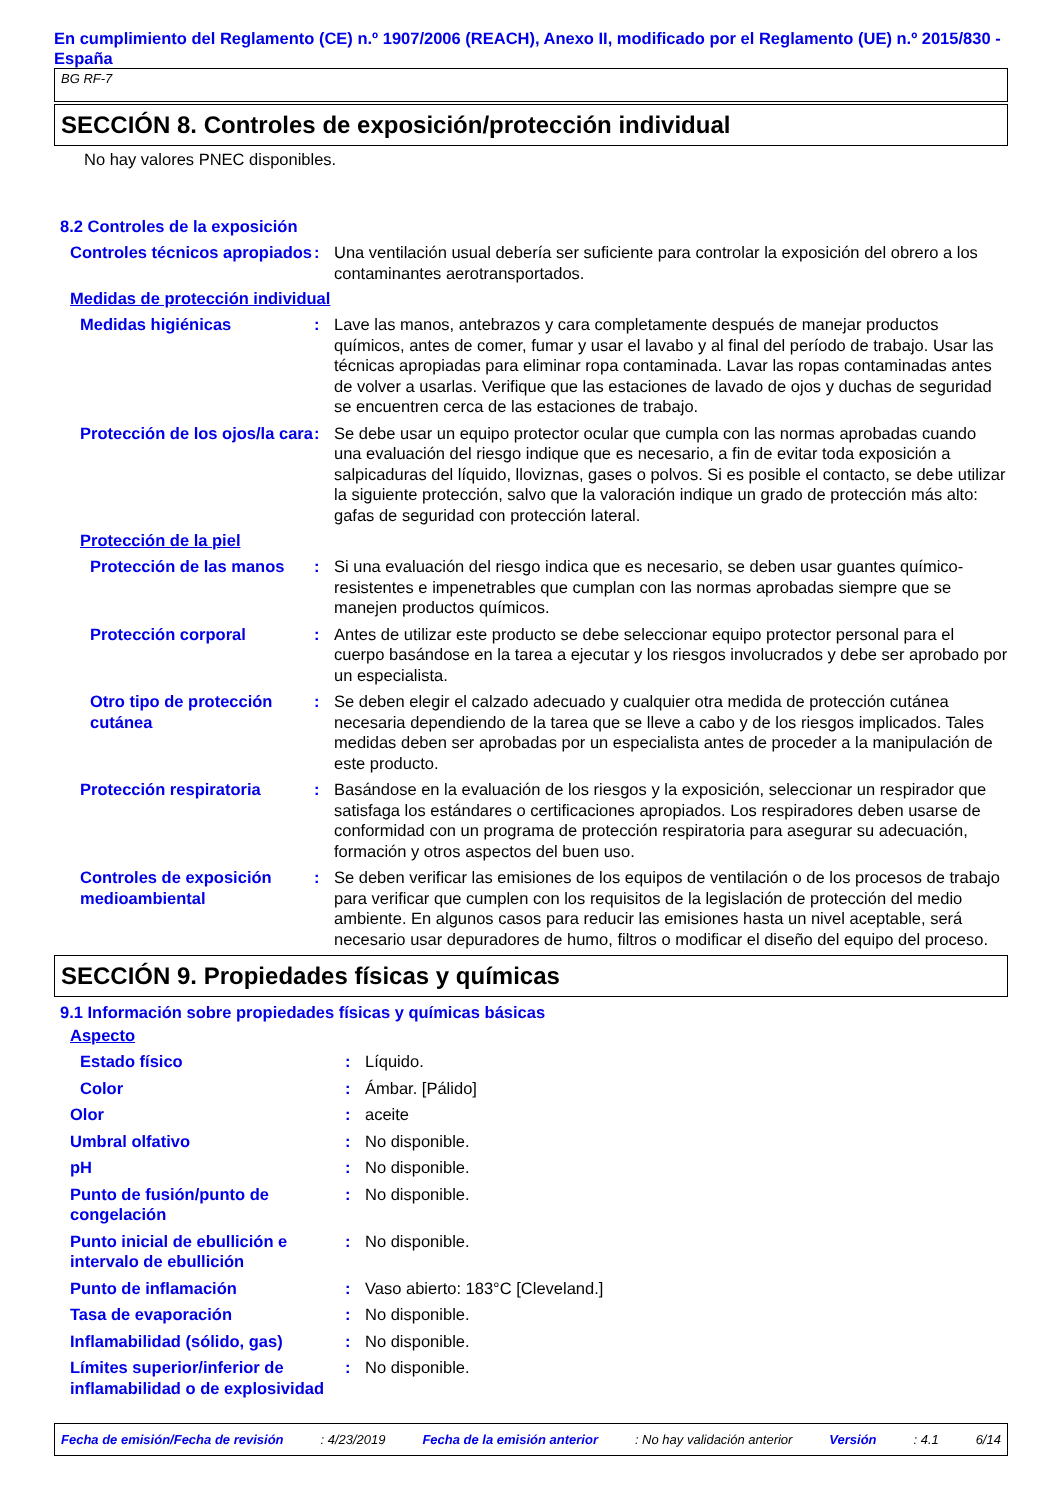En cumplimiento del Reglamento (CE) n.º 1907/2006 (REACH), Anexo II, modificado por el Reglamento (UE) n.º 2015/830 - España
BG RF-7
SECCIÓN 8. Controles de exposición/protección individual
No hay valores PNEC disponibles.
8.2 Controles de la exposición
Controles técnicos apropiados
: Una ventilación usual debería ser suficiente para controlar la exposición del obrero a los contaminantes aerotransportados.
Medidas de protección individual
Medidas higiénicas : Lave las manos, antebrazos y cara completamente después de manejar productos químicos, antes de comer, fumar y usar el lavabo y al final del período de trabajo. Usar las técnicas apropiadas para eliminar ropa contaminada. Lavar las ropas contaminadas antes de volver a usarlas. Verifique que las estaciones de lavado de ojos y duchas de seguridad se encuentren cerca de las estaciones de trabajo.
Protección de los ojos/la cara
: Se debe usar un equipo protector ocular que cumpla con las normas aprobadas cuando una evaluación del riesgo indique que es necesario, a fin de evitar toda exposición a salpicaduras del líquido, lloviznas, gases o polvos. Si es posible el contacto, se debe utilizar la siguiente protección, salvo que la valoración indique un grado de protección más alto: gafas de seguridad con protección lateral.
Protección de la piel
Protección de las manos
: Si una evaluación del riesgo indica que es necesario, se deben usar guantes químico-resistentes e impenetrables que cumplan con las normas aprobadas siempre que se manejen productos químicos.
Protección corporal : Antes de utilizar este producto se debe seleccionar equipo protector personal para el cuerpo basándose en la tarea a ejecutar y los riesgos involucrados y debe ser aprobado por un especialista.
Otro tipo de protección cutánea
: Se deben elegir el calzado adecuado y cualquier otra medida de protección cutánea necesaria dependiendo de la tarea que se lleve a cabo y de los riesgos implicados. Tales medidas deben ser aprobadas por un especialista antes de proceder a la manipulación de este producto.
Protección respiratoria : Basándose en la evaluación de los riesgos y la exposición, seleccionar un respirador que satisfaga los estándares o certificaciones apropiados. Los respiradores deben usarse de conformidad con un programa de protección respiratoria para asegurar su adecuación, formación y otros aspectos del buen uso.
Controles de exposición medioambiental
: Se deben verificar las emisiones de los equipos de ventilación o de los procesos de trabajo para verificar que cumplen con los requisitos de la legislación de protección del medio ambiente. En algunos casos para reducir las emisiones hasta un nivel aceptable, será necesario usar depuradores de humo, filtros o modificar el diseño del equipo del proceso.
SECCIÓN 9. Propiedades físicas y químicas
9.1 Información sobre propiedades físicas y químicas básicas
Aspecto
Estado físico : Líquido.
Color : Ámbar. [Pálido]
Olor : aceite
Umbral olfativo : No disponible.
pH : No disponible.
Punto de fusión/punto de congelación
: No disponible.
Punto inicial de ebullición e intervalo de ebullición
: No disponible.
Punto de inflamación : Vaso abierto: 183°C [Cleveland.]
Tasa de evaporación : No disponible.
Inflamabilidad (sólido, gas)
: No disponible.
Límites superior/inferior de inflamabilidad o de explosividad
: No disponible.
Fecha de emisión/Fecha de revisión : 4/23/2019 Fecha de la emisión anterior : No hay validación anterior Versión : 4.1 6/14